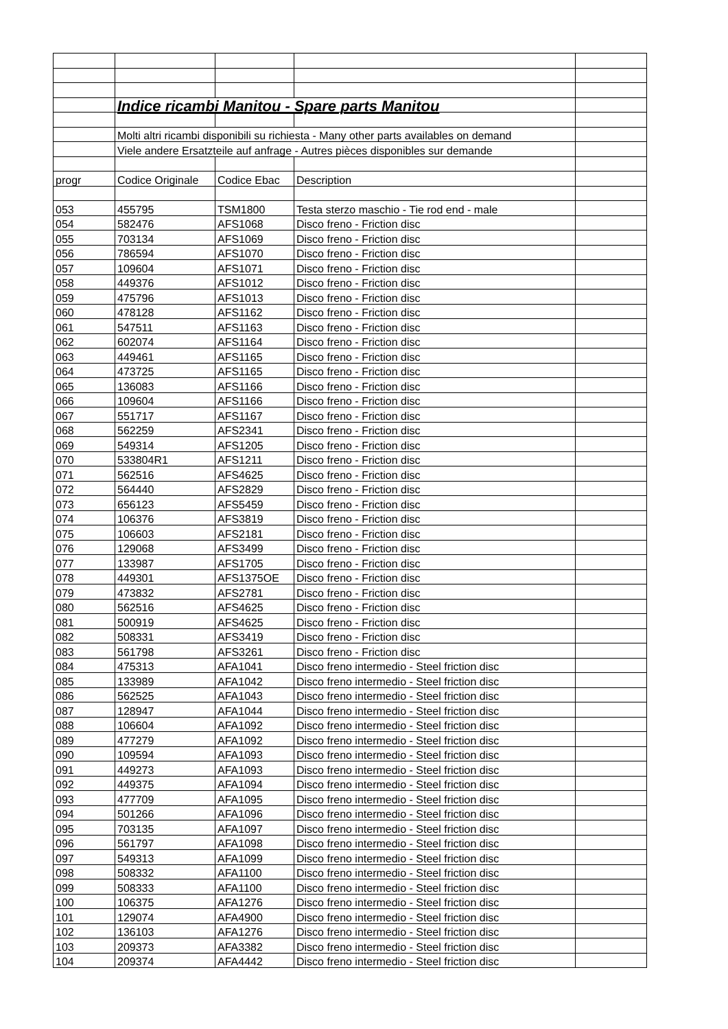| | Indice ricambi Manitou - Spare parts Manitou | | | |
| | Molti altri ricambi disponibili su richiesta - Many other parts availables on demand | | | |
| | Viele andere Ersatzteile auf anfrage - Autres pièces disponibles sur demande | | | |
| progr | Codice Originale | Codice Ebac | Description | |
| 053 | 455795 | TSM1800 | Testa sterzo maschio - Tie rod end - male | |
| 054 | 582476 | AFS1068 | Disco freno - Friction disc | |
| 055 | 703134 | AFS1069 | Disco freno - Friction disc | |
| 056 | 786594 | AFS1070 | Disco freno - Friction disc | |
| 057 | 109604 | AFS1071 | Disco freno - Friction disc | |
| 058 | 449376 | AFS1012 | Disco freno - Friction disc | |
| 059 | 475796 | AFS1013 | Disco freno - Friction disc | |
| 060 | 478128 | AFS1162 | Disco freno - Friction disc | |
| 061 | 547511 | AFS1163 | Disco freno - Friction disc | |
| 062 | 602074 | AFS1164 | Disco freno - Friction disc | |
| 063 | 449461 | AFS1165 | Disco freno - Friction disc | |
| 064 | 473725 | AFS1165 | Disco freno - Friction disc | |
| 065 | 136083 | AFS1166 | Disco freno - Friction disc | |
| 066 | 109604 | AFS1166 | Disco freno - Friction disc | |
| 067 | 551717 | AFS1167 | Disco freno - Friction disc | |
| 068 | 562259 | AFS2341 | Disco freno - Friction disc | |
| 069 | 549314 | AFS1205 | Disco freno - Friction disc | |
| 070 | 533804R1 | AFS1211 | Disco freno - Friction disc | |
| 071 | 562516 | AFS4625 | Disco freno - Friction disc | |
| 072 | 564440 | AFS2829 | Disco freno - Friction disc | |
| 073 | 656123 | AFS5459 | Disco freno - Friction disc | |
| 074 | 106376 | AFS3819 | Disco freno - Friction disc | |
| 075 | 106603 | AFS2181 | Disco freno - Friction disc | |
| 076 | 129068 | AFS3499 | Disco freno - Friction disc | |
| 077 | 133987 | AFS1705 | Disco freno - Friction disc | |
| 078 | 449301 | AFS1375OE | Disco freno - Friction disc | |
| 079 | 473832 | AFS2781 | Disco freno - Friction disc | |
| 080 | 562516 | AFS4625 | Disco freno - Friction disc | |
| 081 | 500919 | AFS4625 | Disco freno - Friction disc | |
| 082 | 508331 | AFS3419 | Disco freno - Friction disc | |
| 083 | 561798 | AFS3261 | Disco freno - Friction disc | |
| 084 | 475313 | AFA1041 | Disco freno intermedio - Steel friction disc | |
| 085 | 133989 | AFA1042 | Disco freno intermedio - Steel friction disc | |
| 086 | 562525 | AFA1043 | Disco freno intermedio - Steel friction disc | |
| 087 | 128947 | AFA1044 | Disco freno intermedio - Steel friction disc | |
| 088 | 106604 | AFA1092 | Disco freno intermedio - Steel friction disc | |
| 089 | 477279 | AFA1092 | Disco freno intermedio - Steel friction disc | |
| 090 | 109594 | AFA1093 | Disco freno intermedio - Steel friction disc | |
| 091 | 449273 | AFA1093 | Disco freno intermedio - Steel friction disc | |
| 092 | 449375 | AFA1094 | Disco freno intermedio - Steel friction disc | |
| 093 | 477709 | AFA1095 | Disco freno intermedio - Steel friction disc | |
| 094 | 501266 | AFA1096 | Disco freno intermedio - Steel friction disc | |
| 095 | 703135 | AFA1097 | Disco freno intermedio - Steel friction disc | |
| 096 | 561797 | AFA1098 | Disco freno intermedio - Steel friction disc | |
| 097 | 549313 | AFA1099 | Disco freno intermedio - Steel friction disc | |
| 098 | 508332 | AFA1100 | Disco freno intermedio - Steel friction disc | |
| 099 | 508333 | AFA1100 | Disco freno intermedio - Steel friction disc | |
| 100 | 106375 | AFA1276 | Disco freno intermedio - Steel friction disc | |
| 101 | 129074 | AFA4900 | Disco freno intermedio - Steel friction disc | |
| 102 | 136103 | AFA1276 | Disco freno intermedio - Steel friction disc | |
| 103 | 209373 | AFA3382 | Disco freno intermedio - Steel friction disc | |
| 104 | 209374 | AFA4442 | Disco freno intermedio - Steel friction disc | |